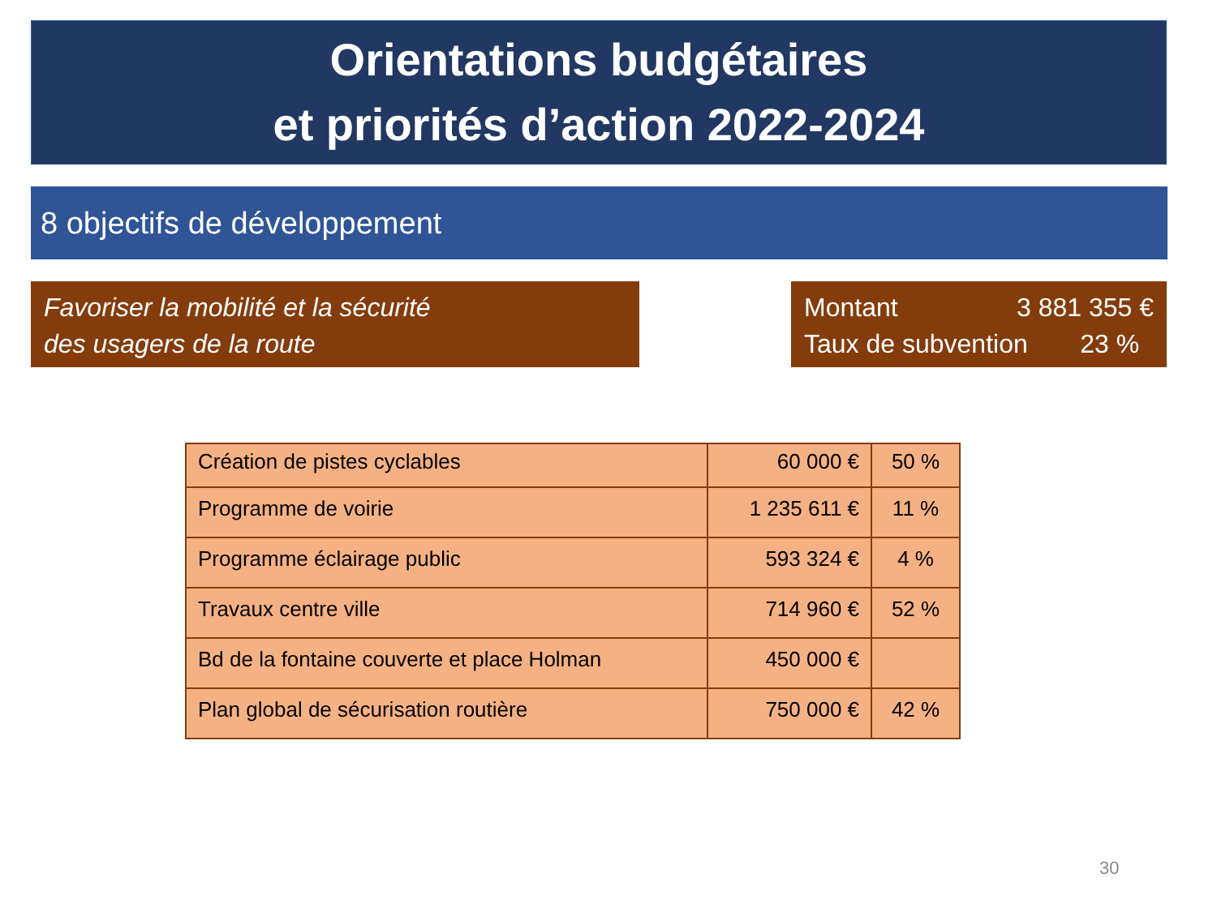Orientations budgétaires
et priorités d’action 2022-2024
8 objectifs de développement
Favoriser la mobilité et la sécurité
des usagers de la route
Montant 3 881 355 €
Taux de subvention 23 %
| Création de pistes cyclables | 60 000 € | 50 % |
| Programme de voirie | 1 235 611 € | 11 % |
| Programme éclairage public | 593 324 € | 4 % |
| Travaux centre ville | 714 960 € | 52 % |
| Bd de la fontaine couverte et place Holman | 450 000 € | |
| Plan global de sécurisation routière | 750 000 € | 42 % |
30